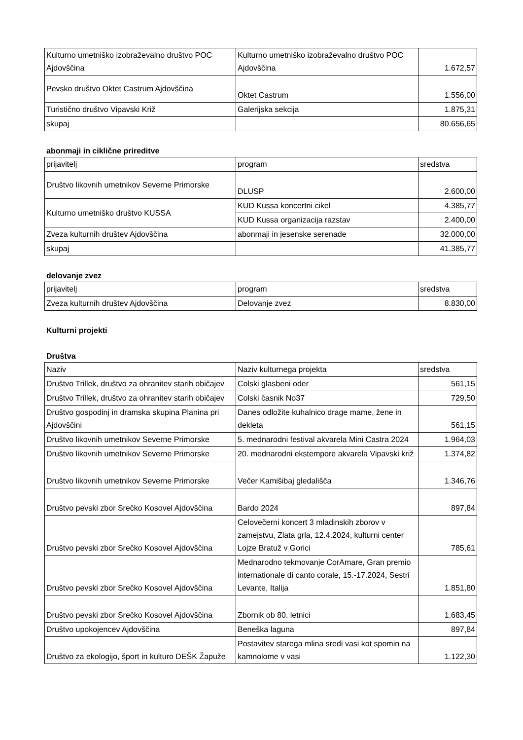| Kulturno umetniško izobraževalno društvo POC Ajdovščina | Kulturno umetniško izobraževalno društvo POC Ajdovščina | 1.672,57 |
| Pevsko društvo Oktet Castrum Ajdovščina | Oktet Castrum | 1.556,00 |
| Turistično društvo Vipavski Križ | Galerijska sekcija | 1.875,31 |
| skupaj | | 80.656,65 |
abonmaji in ciklične prireditve
| prijavitelj | program | sredstva |
| Društvo likovnih umetnikov Severne Primorske | DLUSP | 2.600,00 |
| Kulturno umetniško društvo KUSSA | KUD Kussa koncertni cikel | 4.385,77 |
| | KUD Kussa organizacija razstav | 2.400,00 |
| Zveza kulturnih društev Ajdovščina | abonmaji in jesenske serenade | 32.000,00 |
| skupaj | | 41.385,77 |
delovanje zvez
| prijavitelj | program | sredstva |
| Zveza kulturnih društev Ajdovščina | Delovanje zvez | 8.830,00 |
Kulturni projekti
Društva
| Naziv | Naziv kulturnega projekta | sredstva |
| Društvo Trillek, društvo za ohranitev starih običajev | Colski glasbeni oder | 561,15 |
| Društvo Trillek, društvo za ohranitev starih običajev | Colski časnik No37 | 729,50 |
| Društvo gospodinj in dramska skupina Planina pri Ajdovščini | Danes odložite kuhalnico drage mame, žene in dekleta | 561,15 |
| Društvo likovnih umetnikov Severne Primorske | 5. mednarodni festival akvarela Mini Castra 2024 | 1.964,03 |
| Društvo likovnih umetnikov Severne Primorske | 20. mednarodni ekstempore akvarela Vipavski križ | 1.374,82 |
| Društvo likovnih umetnikov Severne Primorske | Večer Kamišibaj gledališča | 1.346,76 |
| Društvo pevski zbor Srečko Kosovel Ajdovščina | Bardo 2024 | 897,84 |
| Društvo pevski zbor Srečko Kosovel Ajdovščina | Celovečerni koncert 3 mladinskih zborov v zamejstvu, Zlata grla, 12.4.2024, kulturni center Lojze Bratuž v Gorici | 785,61 |
| Društvo pevski zbor Srečko Kosovel Ajdovščina | Mednarodno tekmovanje CorAmare, Gran premio internationale di canto corale, 15.-17.2024, Sestri Levante, Italija | 1.851,80 |
| Društvo pevski zbor Srečko Kosovel Ajdovščina | Zbornik ob 80. letnici | 1.683,45 |
| Društvo upokojencev Ajdovščina | Beneška laguna | 897,84 |
| Društvo za ekologijo, šport in kulturo DEŠK Žapuže | Postavitev starega mlina sredi vasi kot spomin na kamnolome v vasi | 1.122,30 |